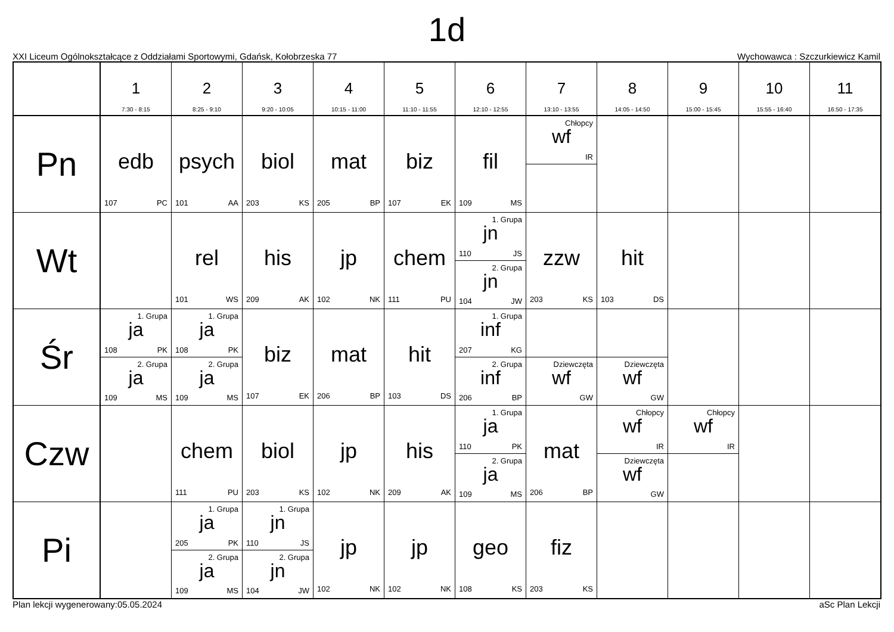1d
XXI Liceum Ogólnokształcące z Oddziałami Sportowymi, Gdańsk, Kołobrzeska 77 Wychowawca : Szczurkiewicz Kamil
| | 1 7:30 - 8:15 | 2 8:25 - 9:10 | 3 9:20 - 10:05 | 4 10:15 - 11:00 | 5 11:10 - 11:55 | 6 12:10 - 12:55 | 7 13:10 - 13:55 | 8 14:05 - 14:50 | 9 15:00 - 15:45 | 10 15:55 - 16:40 | 11 16:50 - 17:35 |
| --- | --- | --- | --- | --- | --- | --- | --- | --- | --- | --- | --- |
| Pn | edb 107 PC | psych 101 AA | biol 203 KS | mat 205 BP | biz 107 EK | fil 109 MS | Chłopcy wf IR | | | | |
| Wt | | rel 101 WS | his 209 AK | jp 102 NK | chem 111 PU | 1. Grupa jn 110 JS 2. Grupa jn 104 JW | zzw 203 KS | hit 103 DS | | | |
| Śr | 1. Grupa ja 108 PK 2. Grupa ja 109 MS | 1. Grupa ja 108 PK 2. Grupa ja 109 MS | biz 107 EK | mat 206 BP | hit 103 DS | 1. Grupa inf 207 KG 2. Grupa inf 206 BP | Dziewczęta wf GW | Dziewczęta wf GW | | | |
| Czw | | chem 111 PU | biol 203 KS | jp 102 NK | his 209 AK | 1. Grupa ja 110 PK 2. Grupa ja 109 MS | mat 206 BP | Chłopcy wf IR Dziewczęta wf GW | Chłopcy wf IR | | |
| Pi | | 1. Grupa ja 205 PK 2. Grupa ja 109 MS | 1. Grupa jn 110 JS 2. Grupa jn 104 JW | jp 102 NK | jp 102 NK | geo 108 KS | fiz 203 KS | | | | |
Plan lekcji wygenerowany:05.05.2024 aSc Plan Lekcji